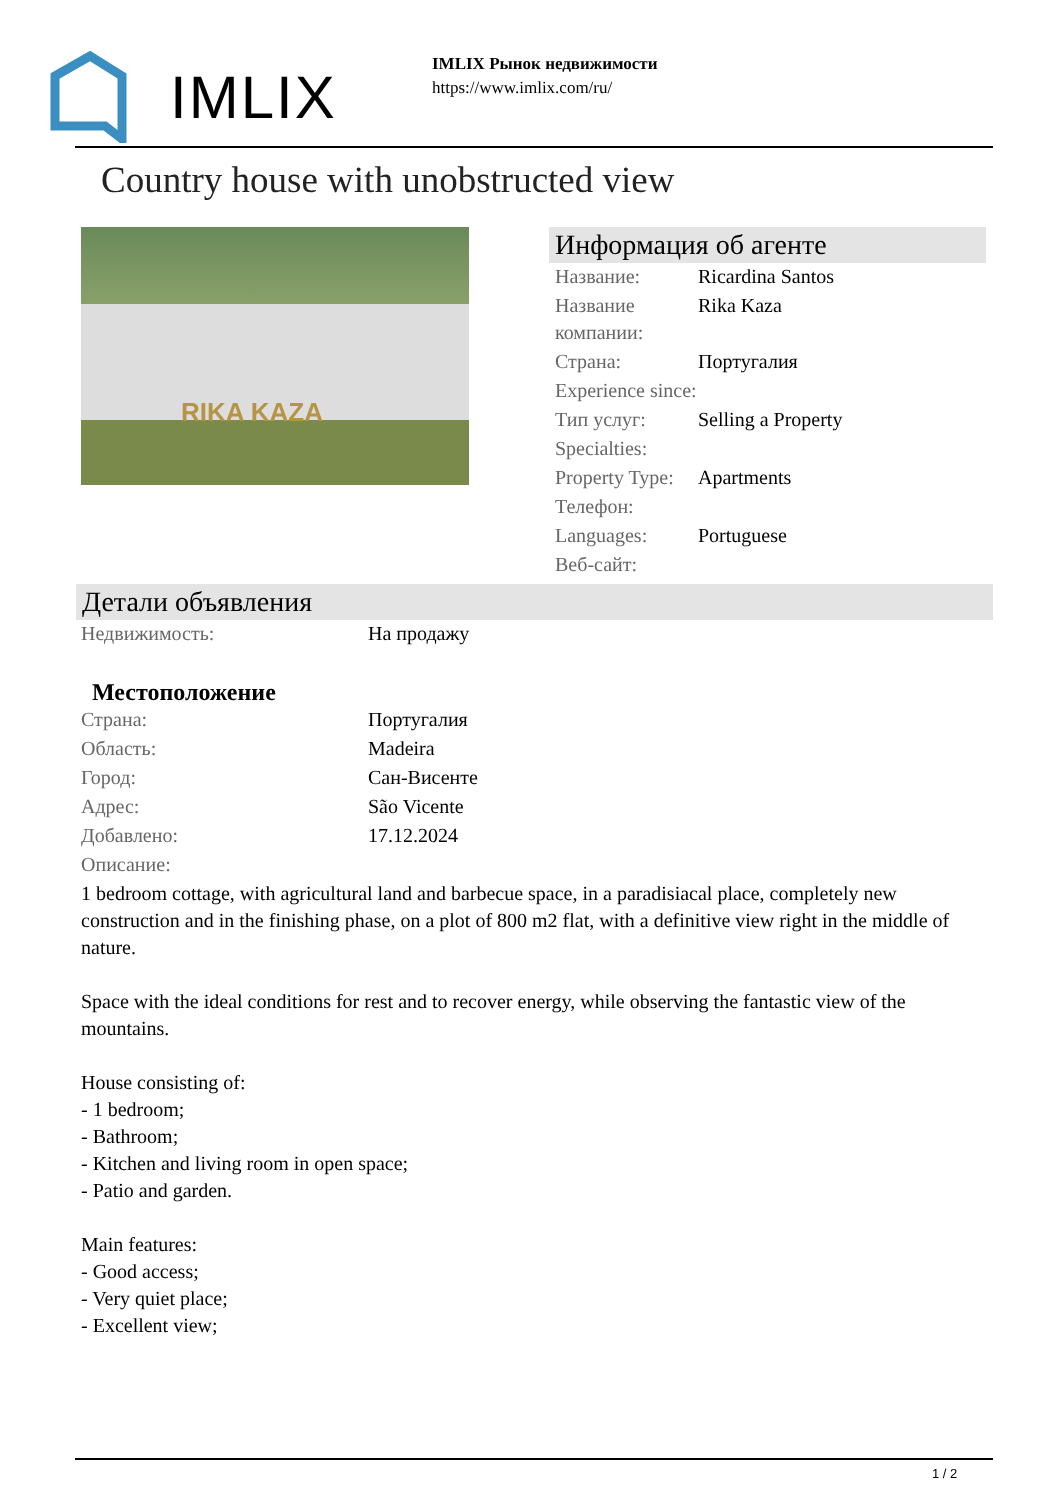IMLIX
IMLIX Рынок недвижимости
https://www.imlix.com/ru/
Country house with unobstructed view
RIKA KAZA
Информация об агенте
| Название: | Ricardina Santos |
| Название компании: | Rika Kaza |
| Страна: | Португалия |
| Experience since: | |
| Тип услуг: | Selling a Property |
| Specialties: | |
| Property Type: | Apartments |
| Телефон: | |
| Languages: | Portuguese |
| Веб-сайт: | |
Детали объявления
| Недвижимость: | На продажу |
Местоположение
| Страна: | Португалия |
| Область: | Madeira |
| Город: | Сан-Висенте |
| Адрес: | São Vicente |
| Добавлено: | 17.12.2024 |
| Описание: | |
1 bedroom cottage, with agricultural land and barbecue space, in a paradisiacal place, completely new construction and in the finishing phase, on a plot of 800 m2 flat, with a definitive view right in the middle of nature.
Space with the ideal conditions for rest and to recover energy, while observing the fantastic view of the mountains.
House consisting of:
- 1 bedroom;
- Bathroom;
- Kitchen and living room in open space;
- Patio and garden.
Main features:
- Good access;
- Very quiet place;
- Excellent view;
1 / 2